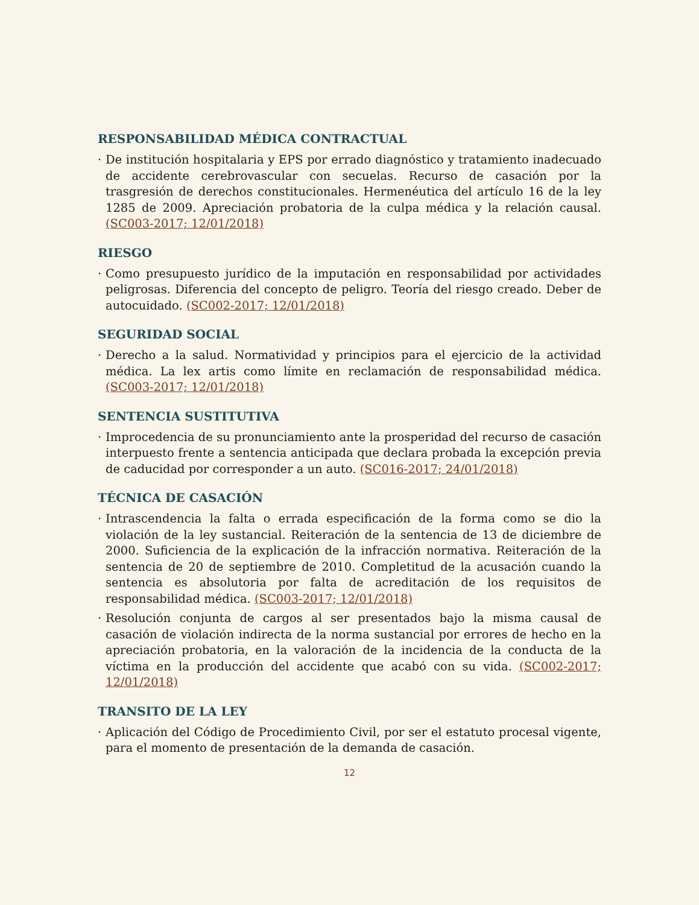RESPONSABILIDAD MÉDICA CONTRACTUAL
· De institución hospitalaria y EPS por errado diagnóstico y tratamiento inadecuado de accidente cerebrovascular con secuelas. Recurso de casación por la trasgresión de derechos constitucionales. Hermenéutica del artículo 16 de la ley 1285 de 2009. Apreciación probatoria de la culpa médica y la relación causal. (SC003-2017; 12/01/2018)
RIESGO
· Como presupuesto jurídico de la imputación en responsabilidad por actividades peligrosas. Diferencia del concepto de peligro. Teoría del riesgo creado. Deber de autocuidado. (SC002-2017; 12/01/2018)
SEGURIDAD SOCIAL
· Derecho a la salud. Normatividad y principios para el ejercicio de la actividad médica. La lex artis como límite en reclamación de responsabilidad médica. (SC003-2017; 12/01/2018)
SENTENCIA SUSTITUTIVA
· Improcedencia de su pronunciamiento ante la prosperidad del recurso de casación interpuesto frente a sentencia anticipada que declara probada la excepción previa de caducidad por corresponder a un auto. (SC016-2017; 24/01/2018)
TÉCNICA DE CASACIÓN
· Intrascendencia la falta o errada especificación de la forma como se dio la violación de la ley sustancial. Reiteración de la sentencia de 13 de diciembre de 2000. Suficiencia de la explicación de la infracción normativa. Reiteración de la sentencia de 20 de septiembre de 2010. Completitud de la acusación cuando la sentencia es absolutoria por falta de acreditación de los requisitos de responsabilidad médica. (SC003-2017; 12/01/2018)
· Resolución conjunta de cargos al ser presentados bajo la misma causal de casación de violación indirecta de la norma sustancial por errores de hecho en la apreciación probatoria, en la valoración de la incidencia de la conducta de la víctima en la producción del accidente que acabó con su vida. (SC002-2017; 12/01/2018)
TRANSITO DE LA LEY
· Aplicación del Código de Procedimiento Civil, por ser el estatuto procesal vigente, para el momento de presentación de la demanda de casación.
12